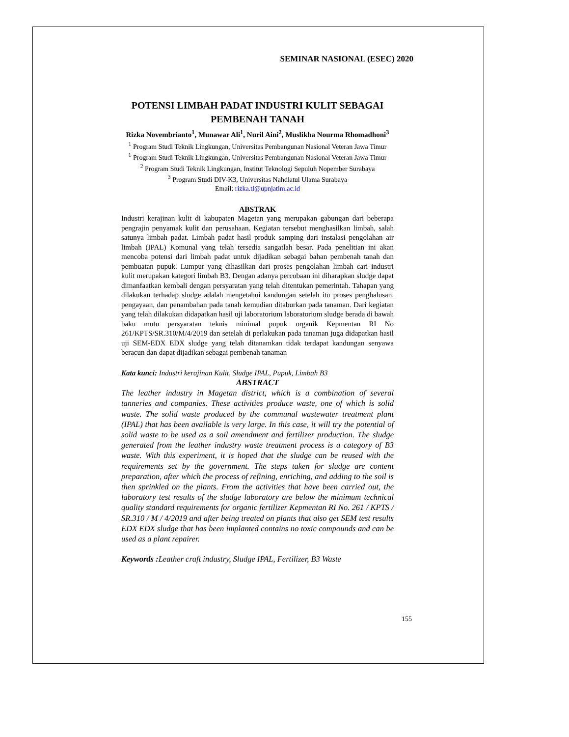SEMINAR NASIONAL (ESEC) 2020
POTENSI LIMBAH PADAT INDUSTRI KULIT SEBAGAI PEMBENAH TANAH
Rizka Novembrianto<sup>1</sup>, Munawar Ali<sup>1</sup>, Nuril Aini<sup>2</sup>, Muslikha Nourma Rhomadhoni<sup>3</sup>
<sup>1</sup> Program Studi Teknik Lingkungan, Universitas Pembangunan Nasional Veteran Jawa Timur
<sup>1</sup> Program Studi Teknik Lingkungan, Universitas Pembangunan Nasional Veteran Jawa Timur
<sup>2</sup> Program Studi Teknik Lingkungan, Institut Teknologi Sepuluh Nopember Surabaya
<sup>3</sup> Program Studi DIV-K3, Universitas Nahdlatul Ulama Surabaya
Email: rizka.tl@upnjatim.ac.id
ABSTRAK
Industri kerajinan kulit di kabupaten Magetan yang merupakan gabungan dari beberapa pengrajin penyamak kulit dan perusahaan. Kegiatan tersebut menghasilkan limbah, salah satunya limbah padat. Limbah padat hasil produk samping dari instalasi pengolahan air limbah (IPAL) Komunal yang telah tersedia sangatlah besar. Pada penelitian ini akan mencoba potensi dari limbah padat untuk dijadikan sebagai bahan pembenah tanah dan pembuatan pupuk. Lumpur yang dihasilkan dari proses pengolahan limbah cari industri kulit merupakan kategori limbah B3. Dengan adanya percobaan ini diharapkan sludge dapat dimanfaatkan kembali dengan persyaratan yang telah ditentukan pemerintah. Tahapan yang dilakukan terhadap sludge adalah mengetahui kandungan setelah itu proses penghalusan, pengayaan, dan penambahan pada tanah kemudian ditaburkan pada tanaman. Dari kegiatan yang telah dilakukan didapatkan hasil uji laboratorium laboratorium sludge berada di bawah baku mutu persyaratan teknis minimal pupuk organik Kepmentan RI No 261/KPTS/SR.310/M/4/2019 dan setelah di perlakukan pada tanaman juga didapatkan hasil uji SEM-EDX EDX sludge yang telah ditanamkan tidak terdapat kandungan senyawa beracun dan dapat dijadikan sebagai pembenah tanaman
Kata kunci: Industri kerajinan Kulit, Sludge IPAL, Pupuk, Limbah B3
ABSTRACT
The leather industry in Magetan district, which is a combination of several tanneries and companies. These activities produce waste, one of which is solid waste. The solid waste produced by the communal wastewater treatment plant (IPAL) that has been available is very large. In this case, it will try the potential of solid waste to be used as a soil amendment and fertilizer production. The sludge generated from the leather industry waste treatment process is a category of B3 waste. With this experiment, it is hoped that the sludge can be reused with the requirements set by the government. The steps taken for sludge are content preparation, after which the process of refining, enriching, and adding to the soil is then sprinkled on the plants. From the activities that have been carried out, the laboratory test results of the sludge laboratory are below the minimum technical quality standard requirements for organic fertilizer Kepmentan RI No. 261 / KPTS / SR.310 / M / 4/2019 and after being treated on plants that also get SEM test results EDX EDX sludge that has been implanted contains no toxic compounds and can be used as a plant repairer.
Keywords : Leather craft industry, Sludge IPAL, Fertilizer, B3 Waste
155